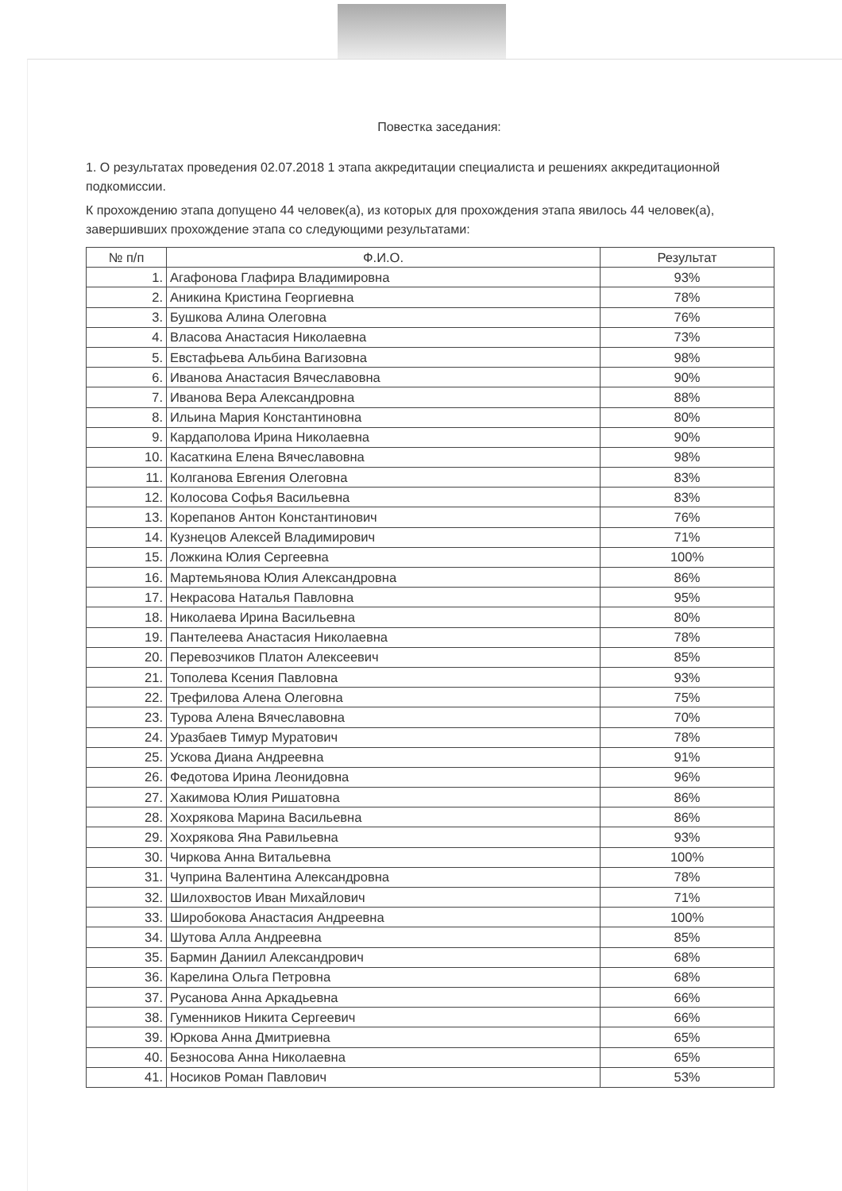Повестка заседания:
1. О результатах проведения 02.07.2018 1 этапа аккредитации специалиста и решениях аккредитационной подкомиссии.
К прохождению этапа допущено 44 человек(а), из которых для прохождения этапа явилось 44 человек(а), завершивших прохождение этапа со следующими результатами:
| № п/п | Ф.И.О. | Результат |
| --- | --- | --- |
| 1. | Агафонова Глафира Владимировна | 93% |
| 2. | Аникина Кристина Георгиевна | 78% |
| 3. | Бушкова Алина Олеговна | 76% |
| 4. | Власова Анастасия Николаевна | 73% |
| 5. | Евстафьева Альбина Вагизовна | 98% |
| 6. | Иванова Анастасия Вячеславовна | 90% |
| 7. | Иванова Вера Александровна | 88% |
| 8. | Ильина Мария Константиновна | 80% |
| 9. | Кардаполова Ирина Николаевна | 90% |
| 10. | Касаткина Елена Вячеславовна | 98% |
| 11. | Колганова Евгения Олеговна | 83% |
| 12. | Колосова Софья Васильевна | 83% |
| 13. | Корепанов Антон Константинович | 76% |
| 14. | Кузнецов Алексей Владимирович | 71% |
| 15. | Ложкина Юлия Сергеевна | 100% |
| 16. | Мартемьянова Юлия Александровна | 86% |
| 17. | Некрасова Наталья Павловна | 95% |
| 18. | Николаева Ирина Васильевна | 80% |
| 19. | Пантелеева Анастасия Николаевна | 78% |
| 20. | Перевозчиков Платон Алексеевич | 85% |
| 21. | Тополева Ксения Павловна | 93% |
| 22. | Трефилова Алена Олеговна | 75% |
| 23. | Турова Алена Вячеславовна | 70% |
| 24. | Уразбаев Тимур Муратович | 78% |
| 25. | Ускова Диана Андреевна | 91% |
| 26. | Федотова Ирина Леонидовна | 96% |
| 27. | Хакимова Юлия Ришатовна | 86% |
| 28. | Хохрякова Марина Васильевна | 86% |
| 29. | Хохрякова Яна Равильевна | 93% |
| 30. | Чиркова Анна Витальевна | 100% |
| 31. | Чуприна Валентина Александровна | 78% |
| 32. | Шилохвостов Иван Михайлович | 71% |
| 33. | Широбокова Анастасия Андреевна | 100% |
| 34. | Шутова Алла Андреевна | 85% |
| 35. | Бармин Даниил Александрович | 68% |
| 36. | Карелина Ольга Петровна | 68% |
| 37. | Русанова Анна Аркадьевна | 66% |
| 38. | Гуменников Никита Сергеевич | 66% |
| 39. | Юркова Анна Дмитриевна | 65% |
| 40. | Безносова Анна Николаевна | 65% |
| 41. | Носиков Роман Павлович | 53% |